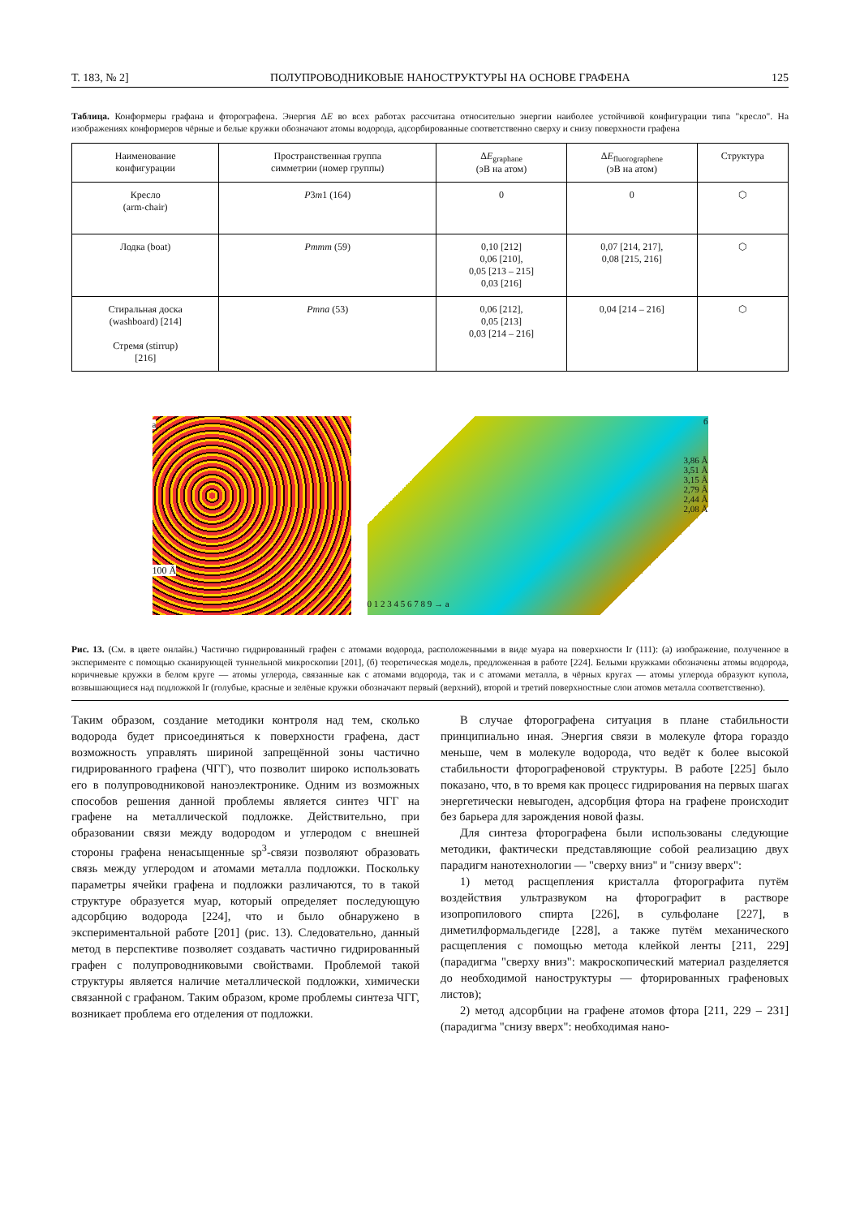Т. 183, № 2] ПОЛУПРОВОДНИКОВЫЕ НАНОСТРУКТУРЫ НА ОСНОВЕ ГРАФЕНА 125
Таблица. Конформеры графана и фторографена. Энергия ΔE во всех работах рассчитана относительно энергии наиболее устойчивой конфигурации типа "кресло". На изображениях конформеров чёрные и белые кружки обозначают атомы водорода, адсорбированные соответственно сверху и снизу поверхности графена
| Наименование конфигурации | Пространственная группа симметрии (номер группы) | Δ E<sub>graphane</sub> (эВ на атом) | Δ E<sub>fluorographene</sub> (эВ на атом) | Структура |
| --- | --- | --- | --- | --- |
| Кресло (arm-chair) | P 3 m 1 (164) | 0 | 0 | ⬡ |
| Лодка (boat) | Pmmm (59) | 0,10 [212] 0,06 [210], 0,05 [213 – 215] 0,03 [216] | 0,07 [214, 217], 0,08 [215, 216] | ⬡ |
| Стиральная доска (washboard) [214] Стремя (stirrup) [216] | Pmna (53) | 0,06 [212], 0,05 [213] 0,03 [214 – 216] | 0,04 [214 – 216] | ⬡ |
a
100 Å
б
3,86 Å
3,51 Å
3,15 Å
2,79 Å
2,44 Å
2,08 Å
0 1 2 3 4 5 6 7 8 9 → a
Рис. 13. (См. в цвете онлайн.) Частично гидрированный графен с атомами водорода, расположенными в виде муара на поверхности Ir (111): (а) изображение, полученное в эксперименте с помощью сканирующей туннельной микроскопии [201], (б) теоретическая модель, предложенная в работе [224]. Белыми кружками обозначены атомы водорода, коричневые кружки в белом круге — атомы углерода, связанные как с атомами водорода, так и с атомами металла, в чёрных кругах — атомы углерода образуют купола, возвышающиеся над подложкой Ir (голубые, красные и зелёные кружки обозначают первый (верхний), второй и третий поверхностные слои атомов металла соответственно).
Таким образом, создание методики контроля над тем, сколько водорода будет присоединяться к поверхности графена, даст возможность управлять шириной запрещённой зоны частично гидрированного графена (ЧГГ), что позволит широко использовать его в полупроводниковой наноэлектронике. Одним из возможных способов решения данной проблемы является синтез ЧГГ на графене на металлической подложке. Действительно, при образовании связи между водородом и углеродом с внешней стороны графена ненасыщенные sp<sup>3</sup>-связи позволяют образовать связь между углеродом и атомами металла подложки. Поскольку параметры ячейки графена и подложки различаются, то в такой структуре образуется муар, который определяет последующую адсорбцию водорода [224], что и было обнаружено в экспериментальной работе [201] (рис. 13). Следовательно, данный метод в перспективе позволяет создавать частично гидрированный графен с полупроводниковыми свойствами. Проблемой такой структуры является наличие металлической подложки, химически связанной с графаном. Таким образом, кроме проблемы синтеза ЧГГ, возникает проблема его отделения от подложки.
В случае фторографена ситуация в плане стабильности принципиально иная. Энергия связи в молекуле фтора гораздо меньше, чем в молекуле водорода, что ведёт к более высокой стабильности фторографеновой структуры. В работе [225] было показано, что, в то время как процесс гидрирования на первых шагах энергетически невыгоден, адсорбция фтора на графене происходит без барьера для зарождения новой фазы.
Для синтеза фторографена были использованы следующие методики, фактически представляющие собой реализацию двух парадигм нанотехнологии — "сверху вниз" и "снизу вверх":
1) метод расщепления кристалла фторографита путём воздействия ультразвуком на фторографит в растворе изопропилового спирта [226], в сульфолане [227], в диметилформальдегиде [228], а также путём механического расщепления с помощью метода клейкой ленты [211, 229] (парадигма "сверху вниз": макроскопический материал разделяется до необходимой наноструктуры — фторированных графеновых листов);
2) метод адсорбции на графене атомов фтора [211, 229 – 231] (парадигма "снизу вверх": необходимая нано-